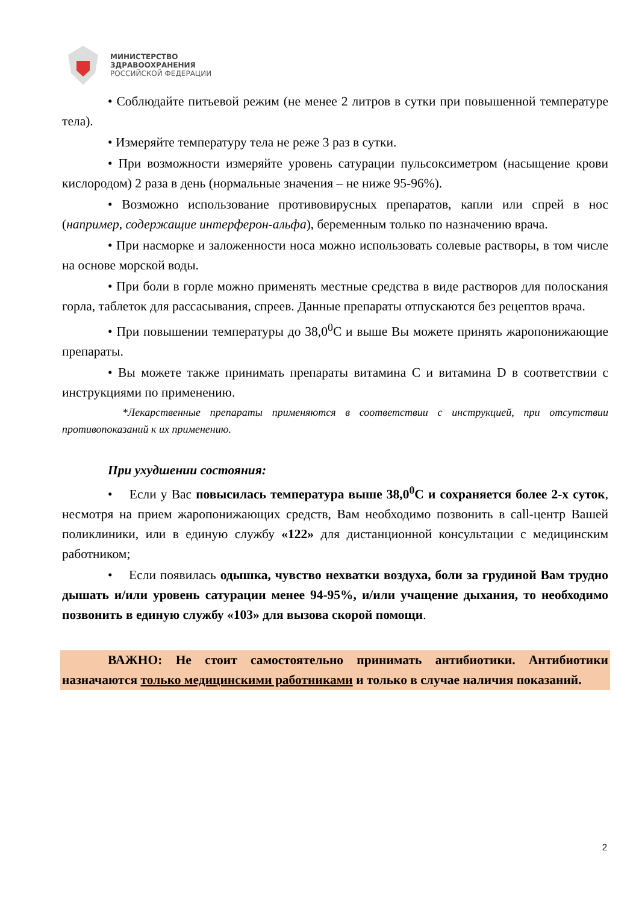МИНИСТЕРСТВО
ЗДРАВООХРАНЕНИЯ
РОССИЙСКОЙ ФЕДЕРАЦИИ
• Соблюдайте питьевой режим (не менее 2 литров в сутки при повышенной температуре тела).
• Измеряйте температуру тела не реже 3 раз в сутки.
• При возможности измеряйте уровень сатурации пульсоксиметром (насыщение крови кислородом) 2 раза в день (нормальные значения – не ниже 95-96%).
• Возможно использование противовирусных препаратов, капли или спрей в нос (например, содержащие интерферон-альфа), беременным только по назначению врача.
• При насморке и заложенности носа можно использовать солевые растворы, в том числе на основе морской воды.
• При боли в горле можно применять местные средства в виде растворов для полоскания горла, таблеток для рассасывания, спреев. Данные препараты отпускаются без рецептов врача.
• При повышении температуры до 38,0<sup>0</sup>С и выше Вы можете принять жаропонижающие препараты.
• Вы можете также принимать препараты витамина С и витамина D в соответствии с инструкциями по применению.
*Лекарственные препараты применяются в соответствии с инструкцией, при отсутствии противопоказаний к их применению.
При ухудшении состояния:
• Если у Вас повысилась температура выше 38,0<sup>0</sup>С и сохраняется более 2-х суток, несмотря на прием жаропонижающих средств, Вам необходимо позвонить в call-центр Вашей поликлиники, или в единую службу «122» для дистанционной консультации с медицинским работником;
• Если появилась одышка, чувство нехватки воздуха, боли за грудиной Вам трудно дышать и/или уровень сатурации менее 94-95%, и/или учащение дыхания, то необходимо позвонить в единую службу «103» для вызова скорой помощи.
ВАЖНО: Не стоит самостоятельно принимать антибиотики. Антибиотики назначаются только медицинскими работниками и только в случае наличия показаний.
2